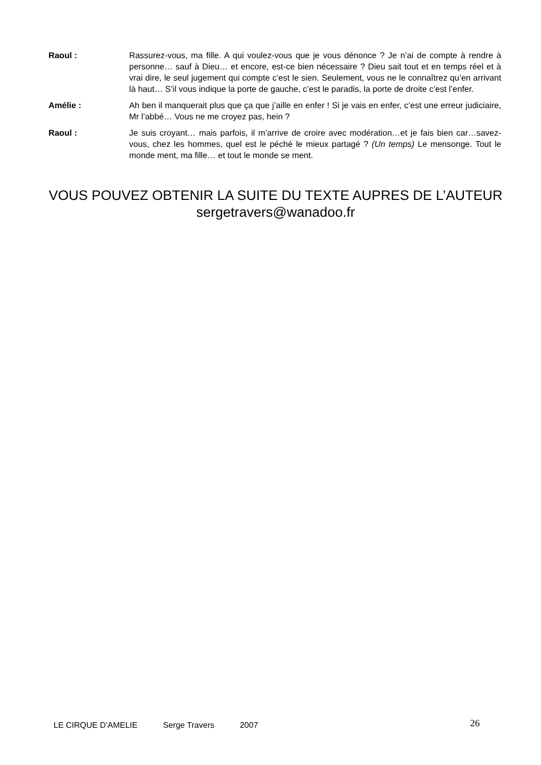Raoul : Rassurez-vous, ma fille. A qui voulez-vous que je vous dénonce ? Je n’ai de compte à rendre à personne… sauf à Dieu… et encore, est-ce bien nécessaire ? Dieu sait tout et en temps réel et à vrai dire, le seul jugement qui compte c’est le sien. Seulement, vous ne le connaîtrez qu’en arrivant là haut… S’il vous indique la porte de gauche, c’est le paradis, la porte de droite c’est l’enfer.
Amélie : Ah ben il manquerait plus que ça que j’aille en enfer ! Si je vais en enfer, c’est une erreur judiciaire, Mr l’abbé… Vous ne me croyez pas, hein ?
Raoul : Je suis croyant… mais parfois, il m’arrive de croire avec modération…et je fais bien car…savez-vous, chez les hommes, quel est le péché le mieux partagé ? (Un temps) Le mensonge. Tout le monde ment, ma fille… et tout le monde se ment.
VOUS POUVEZ OBTENIR LA SUITE DU TEXTE AUPRES DE L’AUTEUR
sergetravers@wanadoo.fr
LE CIRQUE D’AMELIE Serge Travers 2007
26